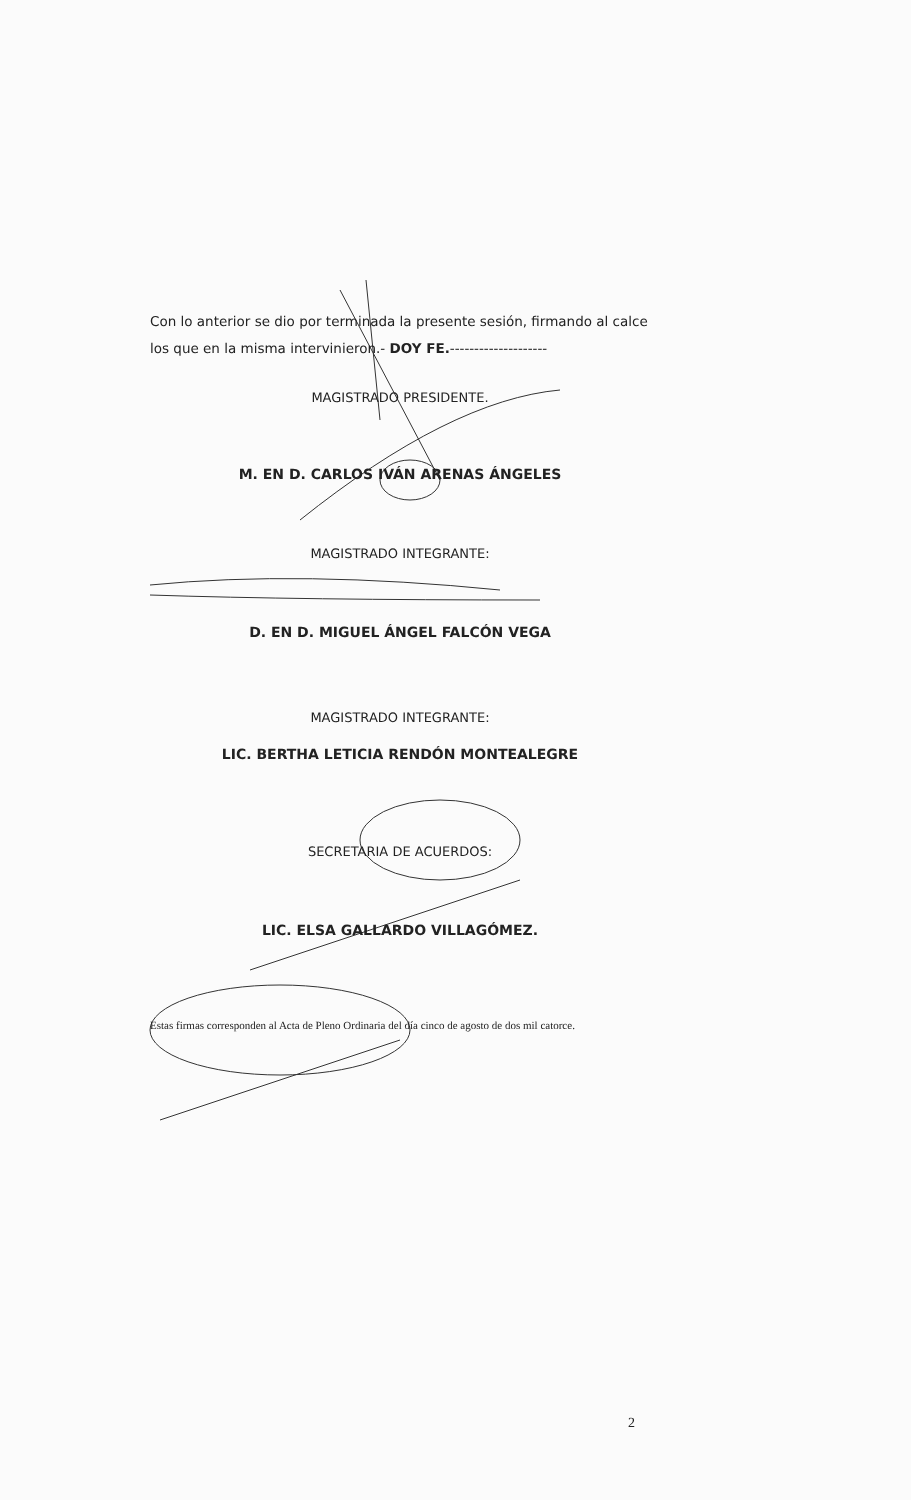Con lo anterior se dio por terminada la presente sesión, firmando al calce los que en la misma intervinieron.- DOY FE.--------------------
MAGISTRADO PRESIDENTE.
M. EN D. CARLOS IVÁN ARENAS ÁNGELES
MAGISTRADO INTEGRANTE:
D. EN D. MIGUEL ÁNGEL FALCÓN VEGA
MAGISTRADO INTEGRANTE:
LIC. BERTHA LETICIA RENDÓN MONTEALEGRE
SECRETARIA DE ACUERDOS:
LIC. ELSA GALLARDO VILLAGÓMEZ.
Estas firmas corresponden al Acta de Pleno Ordinaria del día cinco de agosto de dos mil catorce.
2